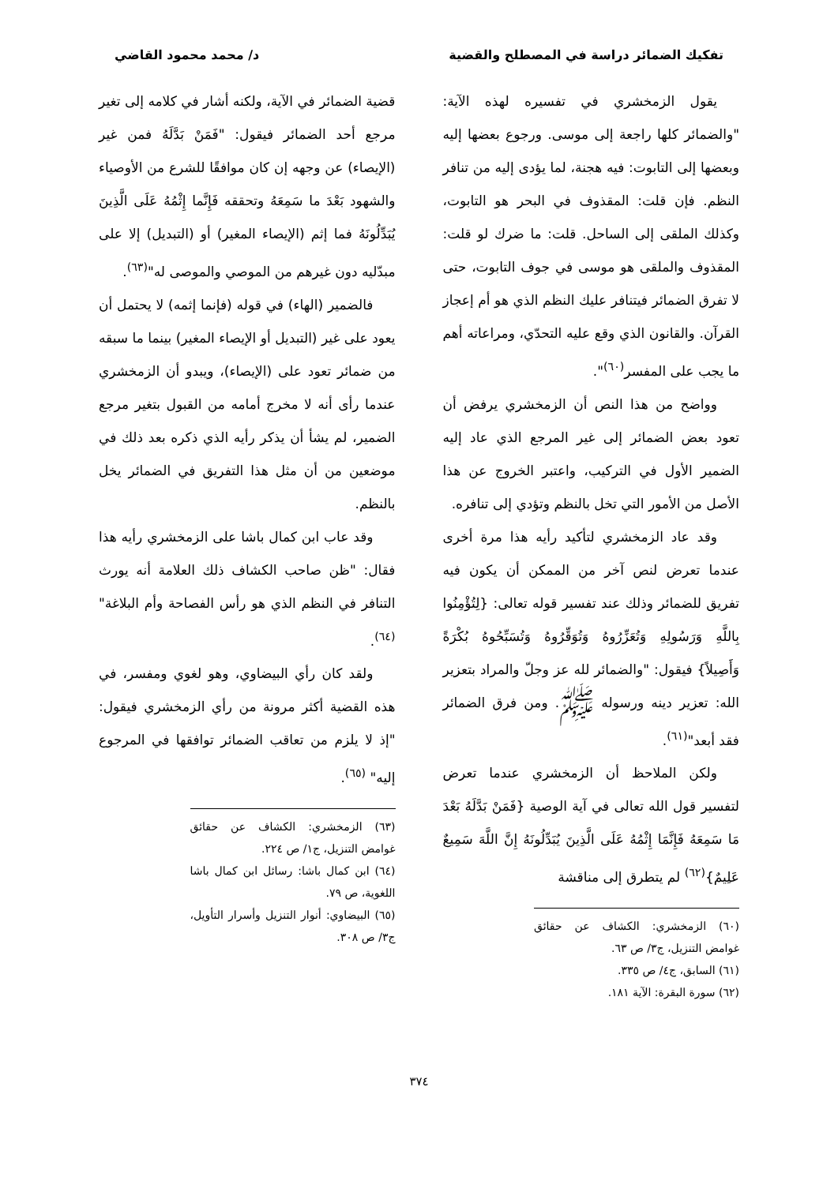تفكيك الضمائر دراسة في المصطلح والقضية د/ محمد محمود القاضي
يقول الزمخشري في تفسيره لهذه الآية: "والضمائر كلها راجعة إلى موسى. ورجوع بعضها إليه وبعضها إلى التابوت: فيه هجنة، لما يؤدى إليه من تنافر النظم. فإن قلت: المقذوف في البحر هو التابوت، وكذلك الملقى إلى الساحل. قلت: ما ضرك لو قلت: المقذوف والملقى هو موسى في جوف التابوت، حتى لا تفرق الضمائر فيتنافر عليك النظم الذي هو أم إعجاز القرآن. والقانون الذي وقع عليه التحدّي، ومراعاته أهم ما يجب على المفسر<sup>(٦٠)</sup>".
وواضح من هذا النص أن الزمخشري يرفض أن تعود بعض الضمائر إلى غير المرجع الذي عاد إليه الضمير الأول في التركيب، واعتبر الخروج عن هذا الأصل من الأمور التي تخل بالنظم وتؤدي إلى تنافره.
وقد عاد الزمخشري لتأكيد رأيه هذا مرة أخرى عندما تعرض لنص آخر من الممكن أن يكون فيه تفريق للضمائر وذلك عند تفسير قوله تعالى: {لِتُؤْمِنُوا بِاللَّهِ وَرَسُولِهِ وَتُعَزِّرُوهُ وَتُوَقِّرُوهُ وَتُسَبِّحُوهُ بُكْرَةً وَأَصِيلاً} فيقول: "والضمائر لله عز وجلّ والمراد بتعزير الله: تعزير دينه ورسوله ﷺ. ومن فرق الضمائر فقد أبعد"<sup>(٦١)</sup>.
ولكن الملاحظ أن الزمخشري عندما تعرض لتفسير قول الله تعالى في آية الوصية {فَمَنْ بَدَّلَهُ بَعْدَ مَا سَمِعَهُ فَإِنَّمَا إِثْمُهُ عَلَى الَّذِينَ يُبَدِّلُونَهُ إِنَّ اللَّهَ سَمِيعٌ عَلِيمٌ}<sup>(٦٢)</sup> لم يتطرق إلى مناقشة
(٦٠) الزمخشري: الكشاف عن حقائق غوامض التنزيل، ج٣/ ص ٦٣.
(٦١) السابق، ج٤/ ص ٣٣٥.
(٦٢) سورة البقرة: الآية ١٨١.
قضية الضمائر في الآية، ولكنه أشار في كلامه إلى تغير مرجع أحد الضمائر فيقول: "فَمَنْ بَدَّلَهُ فمن غير (الإيصاء) عن وجهه إن كان موافقًا للشرع من الأوصياء والشهود بَعْدَ ما سَمِعَهُ وتحققه فَإِنَّما إِثْمُهُ عَلَى الَّذِينَ يُبَدِّلُونَهُ فما إثم (الإيصاء المغير) أو (التبديل) إلا على مبدّليه دون غيرهم من الموصي والموصى له"<sup>(٦٣)</sup>.
فالضمير (الهاء) في قوله (فإنما إثمه) لا يحتمل أن يعود على غير (التبديل أو الإيصاء المغير) بينما ما سبقه من ضمائر تعود على (الإيصاء)، ويبدو أن الزمخشري عندما رأى أنه لا مخرج أمامه من القبول بتغير مرجع الضمير، لم يشأ أن يذكر رأيه الذي ذكره بعد ذلك في موضعين من أن مثل هذا التفريق في الضمائر يخل بالنظم.
وقد عاب ابن كمال باشا على الزمخشري رأيه هذا فقال: "ظن صاحب الكشاف ذلك العلامة أنه يورث التنافر في النظم الذي هو رأس الفصاحة وأم البلاغة"<sup>(٦٤)</sup>.
ولقد كان رأي البيضاوي، وهو لغوي ومفسر، في هذه القضية أكثر مرونة من رأي الزمخشري فيقول: "إذ لا يلزم من تعاقب الضمائر توافقها في المرجوع إليه" <sup>(٦٥)</sup>.
(٦٣) الزمخشري: الكشاف عن حقائق غوامض التنزيل، ج١/ ص ٢٢٤.
(٦٤) ابن كمال باشا: رسائل ابن كمال باشا اللغوية، ص ٧٩.
(٦٥) البيضاوي: أنوار التنزيل وأسرار التأويل، ج٣/ ص ٣٠٨.
٣٧٤